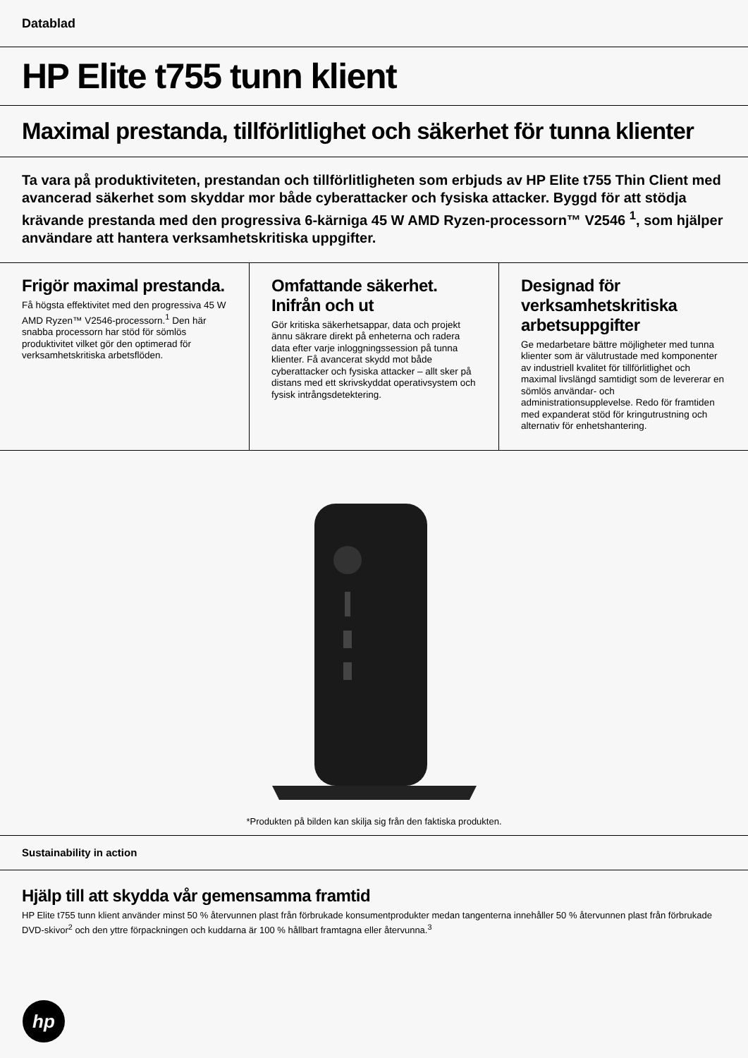Datablad
HP Elite t755 tunn klient
Maximal prestanda, tillförlitlighet och säkerhet för tunna klienter
Ta vara på produktiviteten, prestandan och tillförlitligheten som erbjuds av HP Elite t755 Thin Client med avancerad säkerhet som skyddar mor både cyberattacker och fysiska attacker. Byggd för att stödja krävande prestanda med den progressiva 6-kärniga 45 W AMD Ryzen-processorn™ V2546 <sup>1</sup>, som hjälper användare att hantera verksamhetskritiska uppgifter.
Frigör maximal prestanda.
Få högsta effektivitet med den progressiva 45 W AMD Ryzen™ V2546-processorn.<sup>1</sup> Den här snabba processorn har stöd för sömlös produktivitet vilket gör den optimerad för verksamhetskritiska arbetsflöden.
Omfattande säkerhet. Inifrån och ut
Gör kritiska säkerhetsappar, data och projekt ännu säkrare direkt på enheterna och radera data efter varje inloggningssession på tunna klienter. Få avancerat skydd mot både cyberattacker och fysiska attacker – allt sker på distans med ett skrivskyddat operativsystem och fysisk intrångsdetektering.
Designad för verksamhetskritiska arbetsuppgifter
Ge medarbetare bättre möjligheter med tunna klienter som är välutrustade med komponenter av industriell kvalitet för tillförlitlighet och maximal livslängd samtidigt som de levererar en sömlös användar- och administrationsupplevelse. Redo för framtiden med expanderat stöd för kringutrustning och alternativ för enhetshantering.
*Produkten på bilden kan skilja sig från den faktiska produkten.
Sustainability in action
Hjälp till att skydda vår gemensamma framtid
HP Elite t755 tunn klient använder minst 50 % återvunnen plast från förbrukade konsumentprodukter medan tangenterna innehåller 50 % återvunnen plast från förbrukade DVD-skivor<sup>2</sup> och den yttre förpackningen och kuddarna är 100 % hållbart framtagna eller återvunna.<sup>3</sup>
hp